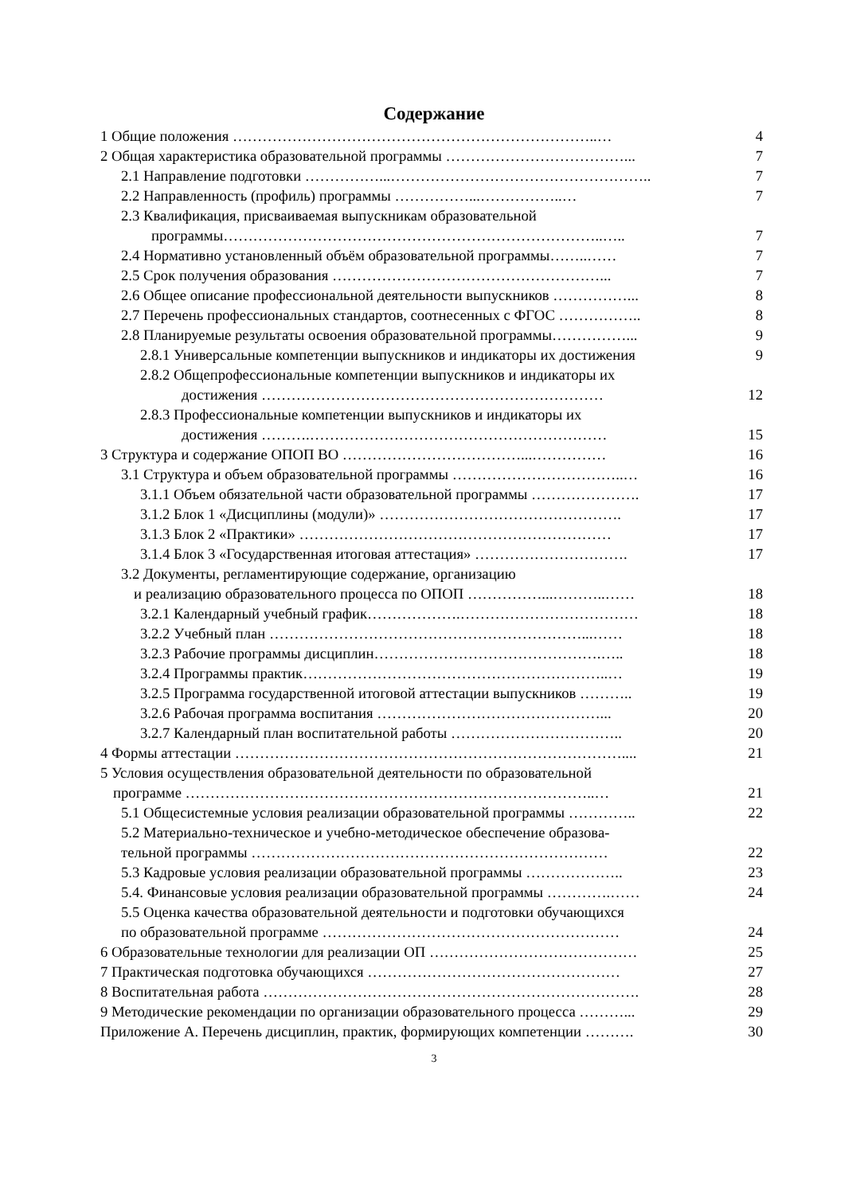Содержание
1 Общие положения ………………………………………………………………..… 4
2 Общая характеристика образовательной программы ………………………………... 7
2.1 Направление подготовки ……………...…………………………………………….. 7
2.2 Направленность (профиль) программы ……………...……………..… 7
2.3 Квалификация, присваиваемая выпускникам образовательной
программы…………………………………………………………………..….. 7
2.4 Нормативно установленный объём образовательной программы……..…… 7
2.5 Срок получения образования ………………………………………………... 7
2.6 Общее описание профессиональной деятельности выпускников ……………... 8
2.7 Перечень профессиональных стандартов, соотнесенных с ФГОС …………….. 8
2.8 Планируемые результаты освоения образовательной программы……………... 9
2.8.1 Универсальные компетенции выпускников и индикаторы их достижения 9
2.8.2 Общепрофессиональные компетенции выпускников и индикаторы их
достижения …………………………………………………………… 12
2.8.3 Профессиональные компетенции выпускников и индикаторы их
достижения ……….…………………………………………………… 15
3 Структура и содержание ОПОП ВО ………………………………...…………… 16
3.1 Структура и объем образовательной программы ……………………………..… 16
3.1.1 Объем обязательной части образовательной программы …………………. 17
3.1.2 Блок 1 «Дисциплины (модули)» …………………………………………. 17
3.1.3 Блок 2 «Практики» ……………………………………………………… 17
3.1.4 Блок 3 «Государственная итоговая аттестация» …………………………. 17
3.2 Документы, регламентирующие содержание, организацию
и реализацию образовательного процесса по ОПОП ……………...………..…… 18
3.2.1 Календарный учебный график……………….……………………………… 18
3.2.2 Учебный план ………………………………………………………...…… 18
3.2.3 Рабочие программы дисциплин……………………………………….….. 18
3.2.4 Программы практик……………………………………………………..… 19
3.2.5 Программа государственной итоговой аттестации выпускников ……….. 19
3.2.6 Рабочая программа воспитания ………………………………………... 20
3.2.7 Календарный план воспитательной работы …………………………….. 20
4 Формы аттестации …………………………………………………………………….... 21
5 Условия осуществления образовательной деятельности по образовательной
программе ………………………………………………………………………..… 21
5.1 Общесистемные условия реализации образовательной программы ………….. 22
5.2 Материально-техническое и учебно-методическое обеспечение образова-
тельной программы ……………………………………………………………… 22
5.3 Кадровые условия реализации образовательной программы ……………….. 23
5.4. Финансовые условия реализации образовательной программы ………….…… 24
5.5 Оценка качества образовательной деятельности и подготовки обучающихся
по образовательной программе …………………………………………………… 24
6 Образовательные технологии для реализации ОП …………………………………… 25
7 Практическая подготовка обучающихся …………………………………………… 27
8 Воспитательная работа …………………………………………………………………. 28
9 Методические рекомендации по организации образовательного процесса ………... 29
Приложение А. Перечень дисциплин, практик, формирующих компетенции ………. 30
3